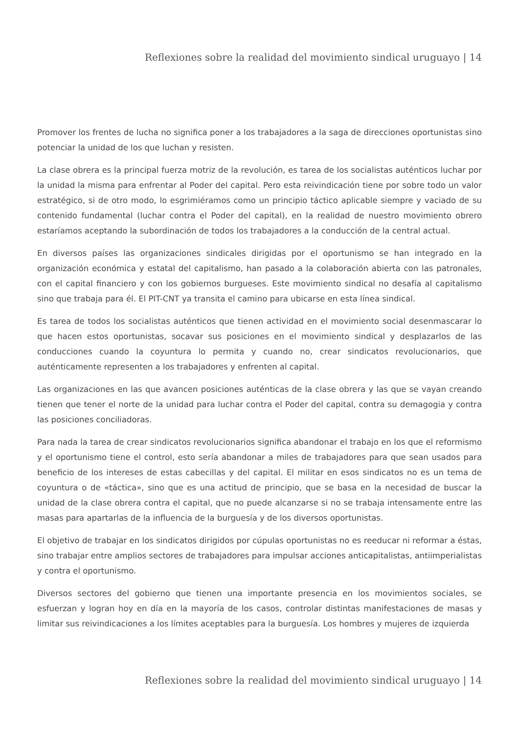Reflexiones sobre la realidad del movimiento sindical uruguayo | 14
Promover los frentes de lucha no significa poner a los trabajadores a la saga de direcciones oportunistas sino potenciar la unidad de los que luchan y resisten.
La clase obrera es la principal fuerza motriz de la revolución, es tarea de los socialistas auténticos luchar por la unidad la misma para enfrentar al Poder del capital. Pero esta reivindicación tiene por sobre todo un valor estratégico, si de otro modo, lo esgrimiéramos como un principio táctico aplicable siempre y vaciado de su contenido fundamental (luchar contra el Poder del capital), en la realidad de nuestro movimiento obrero estaríamos aceptando la subordinación de todos los trabajadores a la conducción de la central actual.
En diversos países las organizaciones sindicales dirigidas por el oportunismo se han integrado en la organización económica y estatal del capitalismo, han pasado a la colaboración abierta con las patronales, con el capital financiero y con los gobiernos burgueses. Este movimiento sindical no desafía al capitalismo sino que trabaja para él. El PIT-CNT ya transita el camino para ubicarse en esta línea sindical.
Es tarea de todos los socialistas auténticos que tienen actividad en el movimiento social desenmascarar lo que hacen estos oportunistas, socavar sus posiciones en el movimiento sindical y desplazarlos de las conducciones cuando la coyuntura lo permita y cuando no, crear sindicatos revolucionarios, que auténticamente representen a los trabajadores y enfrenten al capital.
Las organizaciones en las que avancen posiciones auténticas de la clase obrera y las que se vayan creando tienen que tener el norte de la unidad para luchar contra el Poder del capital, contra su demagogia y contra las posiciones conciliadoras.
Para nada la tarea de crear sindicatos revolucionarios significa abandonar el trabajo en los que el reformismo y el oportunismo tiene el control, esto sería abandonar a miles de trabajadores para que sean usados para beneficio de los intereses de estas cabecillas y del capital. El militar en esos sindicatos no es un tema de coyuntura o de «táctica», sino que es una actitud de principio, que se basa en la necesidad de buscar la unidad de la clase obrera contra el capital, que no puede alcanzarse si no se trabaja intensamente entre las masas para apartarlas de la influencia de la burguesía y de los diversos oportunistas.
El objetivo de trabajar en los sindicatos dirigidos por cúpulas oportunistas no es reeducar ni reformar a éstas, sino trabajar entre amplios sectores de trabajadores para impulsar acciones anticapitalistas, antiimperialistas y contra el oportunismo.
Diversos sectores del gobierno que tienen una importante presencia en los movimientos sociales, se esfuerzan y logran hoy en día en la mayoría de los casos, controlar distintas manifestaciones de masas y limitar sus reivindicaciones a los límites aceptables para la burguesía. Los hombres y mujeres de izquierda
Reflexiones sobre la realidad del movimiento sindical uruguayo | 14